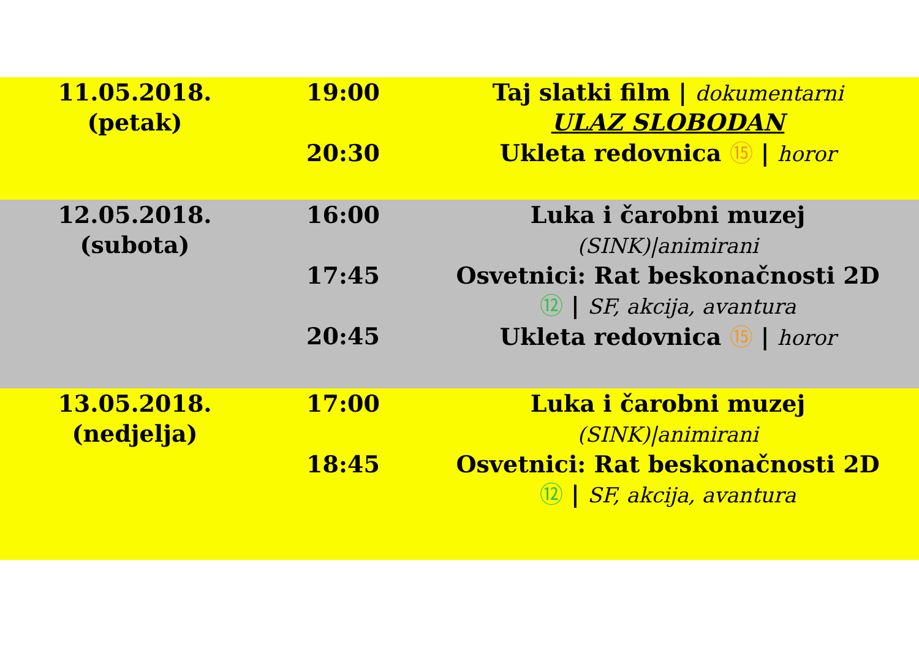| 11.05.2018. (petak) | 19:00 20:30 | Taj slatki film / dokumentarni ULAZ SLOBODAN Ukleta redovnica ⑮ / horor |
| 12.05.2018. (subota) | 16:00 17:45 20:45 | Luka i čarobni muzej (SINK)/animirani Osvetnici: Rat beskonačnosti 2D ⑫ / SF, akcija, avantura Ukleta redovnica ⑮ / horor |
| 13.05.2018. (nedjelja) | 17:00 18:45 | Luka i čarobni muzej (SINK)/animirani Osvetnici: Rat beskonačnosti 2D ⑫ / SF, akcija, avantura |